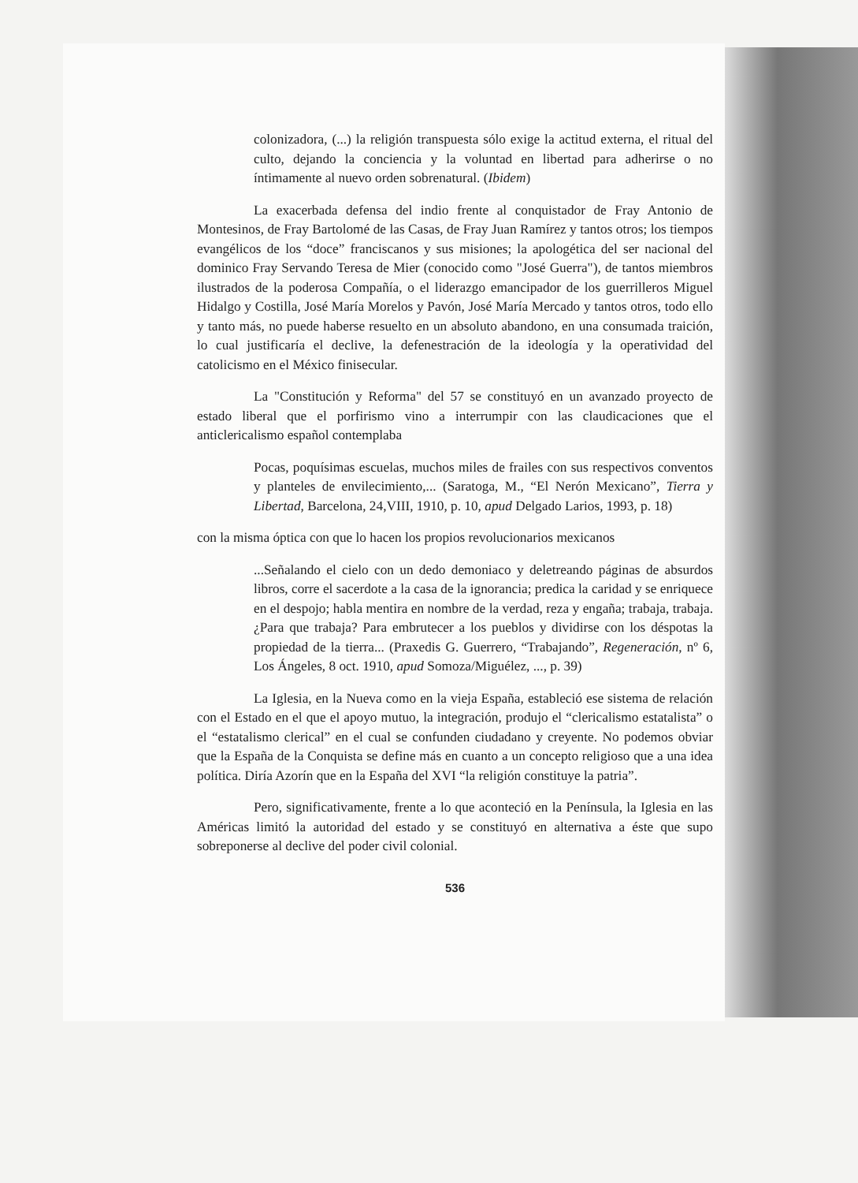colonizadora, (...) la religión transpuesta sólo exige la actitud externa, el ritual del culto, dejando la conciencia y la voluntad en libertad para adherirse o no íntimamente al nuevo orden sobrenatural. (Ibidem)
La exacerbada defensa del indio frente al conquistador de Fray Antonio de Montesinos, de Fray Bartolomé de las Casas, de Fray Juan Ramírez y tantos otros; los tiempos evangélicos de los “doce” franciscanos y sus misiones; la apologética del ser nacional del dominico Fray Servando Teresa de Mier (conocido como "José Guerra"), de tantos miembros ilustrados de la poderosa Compañía, o el liderazgo emancipador de los guerrilleros Miguel Hidalgo y Costilla, José María Morelos y Pavón, José María Mercado y tantos otros, todo ello y tanto más, no puede haberse resuelto en un absoluto abandono, en una consumada traición, lo cual justificaría el declive, la defenestración de la ideología y la operatividad del catolicismo en el México finisecular.
La "Constitución y Reforma" del 57 se constituyó en un avanzado proyecto de estado liberal que el porfirismo vino a interrumpir con las claudicaciones que el anticlericalismo español contemplaba
Pocas, poquísimas escuelas, muchos miles de frailes con sus respectivos conventos y planteles de envilecimiento,... (Saratoga, M., “El Nerón Mexicano”, Tierra y Libertad, Barcelona, 24,VIII, 1910, p. 10, apud Delgado Larios, 1993, p. 18)
con la misma óptica con que lo hacen los propios revolucionarios mexicanos
...Señalando el cielo con un dedo demoniaco y deletreando páginas de absurdos libros, corre el sacerdote a la casa de la ignorancia; predica la caridad y se enriquece en el despojo; habla mentira en nombre de la verdad, reza y engaña; trabaja, trabaja. ¿Para que trabaja? Para embrutecer a los pueblos y dividirse con los déspotas la propiedad de la tierra... (Praxedis G. Guerrero, “Trabajando”, Regeneración, nº 6, Los Ángeles, 8 oct. 1910, apud Somoza/Miguélez, ..., p. 39)
La Iglesia, en la Nueva como en la vieja España, estableció ese sistema de relación con el Estado en el que el apoyo mutuo, la integración, produjo el “clericalismo estatalista” o el “estatalismo clerical” en el cual se confunden ciudadano y creyente. No podemos obviar que la España de la Conquista se define más en cuanto a un concepto religioso que a una idea política. Diría Azorín que en la España del XVI “la religión constituye la patria”.
Pero, significativamente, frente a lo que aconteció en la Península, la Iglesia en las Américas limitó la autoridad del estado y se constituyó en alternativa a éste que supo sobreponerse al declive del poder civil colonial.
536